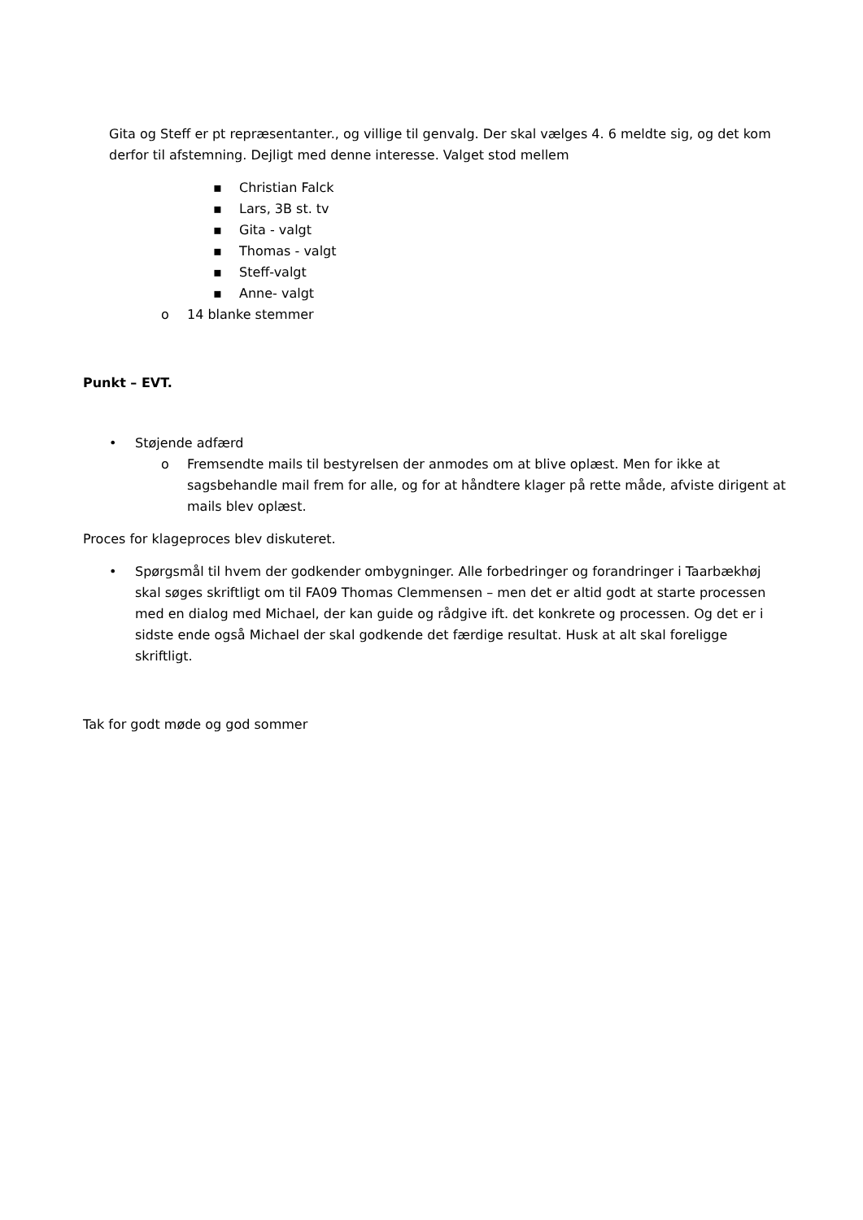Gita og Steff er pt repræsentanter., og villige til genvalg. Der skal vælges 4. 6 meldte sig, og det kom derfor til afstemning. Dejligt med denne interesse. Valget stod mellem
▪ Christian Falck
▪ Lars, 3B st. tv
▪ Gita - valgt
▪ Thomas - valgt
▪ Steff-valgt
▪ Anne- valgt
o 14 blanke stemmer
Punkt – EVT.
• Støjende adfærd
o Fremsendte mails til bestyrelsen der anmodes om at blive oplæst. Men for ikke at sagsbehandle mail frem for alle, og for at håndtere klager på rette måde, afviste dirigent at mails blev oplæst.
Proces for klageproces blev diskuteret.
• Spørgsmål til hvem der godkender ombygninger. Alle forbedringer og forandringer i Taarbækhøj skal søges skriftligt om til FA09 Thomas Clemmensen – men det er altid godt at starte processen med en dialog med Michael, der kan guide og rådgive ift. det konkrete og processen. Og det er i sidste ende også Michael der skal godkende det færdige resultat. Husk at alt skal foreligge skriftligt.
Tak for godt møde og god sommer